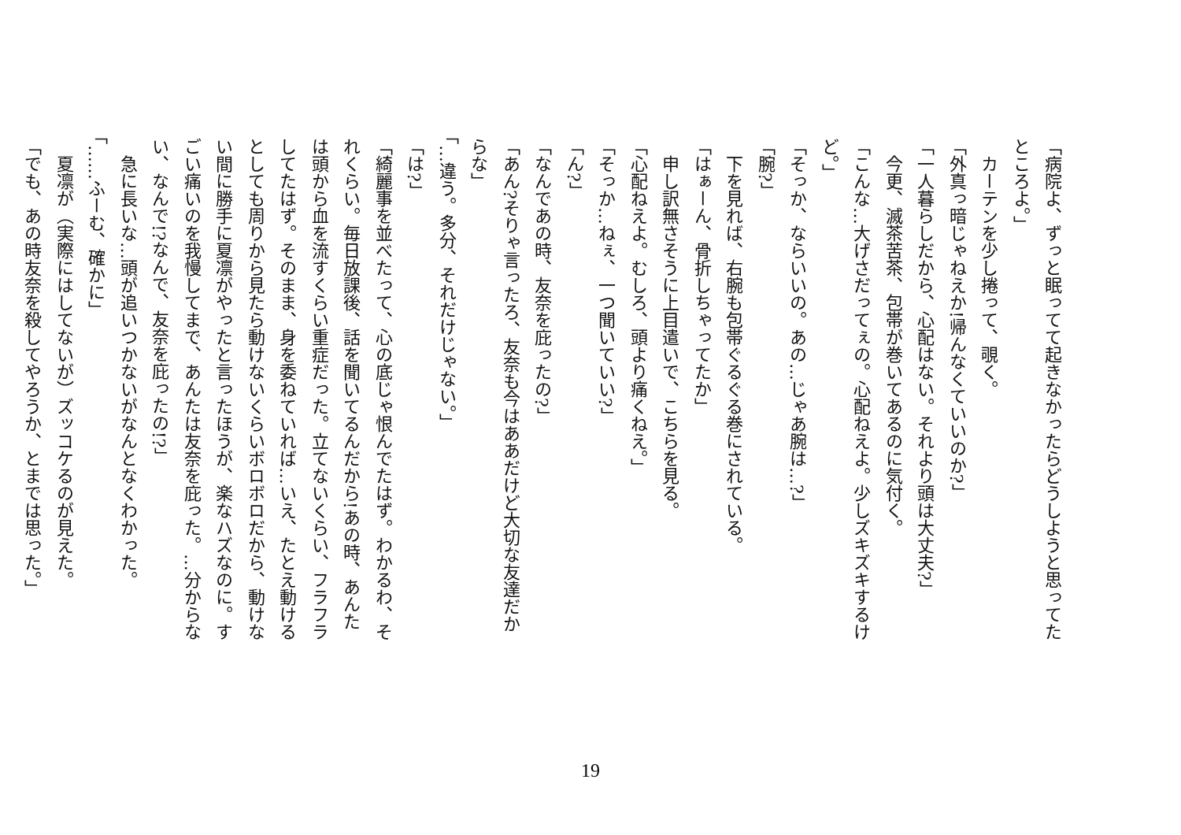「病院よ、ずっと眠ってて起きなかったらどうしようと思ってたところよ。」
　カーテンを少し捲って、覗く。
「外真っ暗じゃねえか!帰んなくていいのか?」
「一人暮らしだから、心配はない。それより頭は大丈夫?」
　今更、滅茶苦茶、包帯が巻いてあるのに気付く。
「こんな…大げさだってぇの。心配ねえよ。少しズキズキするけど。」
「そっか、ならいいの。あの…じゃあ腕は…?」
「腕?」
　下を見れば、右腕も包帯ぐるぐる巻にされている。
「はぁーん、骨折しちゃってたか」
　申し訳無さそうに上目遣いで、こちらを見る。
「心配ねえよ。むしろ、頭より痛くねえ。」
「そっか…ねぇ、一つ聞いていい?」
「ん?」
「なんであの時、友奈を庇ったの?」
「あん?そりゃ言ったろ、友奈も今はああだけど大切な友達だからな」
「…違う。多分、それだけじゃない。」
「は?」
「綺麗事を並べたって、心の底じゃ恨んでたはず。わかるわ、それくらい。毎日放課後、話を聞いてるんだから!あの時、あんたは頭から血を流すくらい重症だった。立てないくらい、フラフラしてたはず。そのまま、身を委ねていれば…いえ、たとえ動けるとしても周りから見たら動けないくらいボロボロだから、動けない間に勝手に夏凛がやったと言ったほうが、楽なハズなのに。すごい痛いのを我慢してまで、あんたは友奈を庇った。…分からない、なんで!?なんで、友奈を庇ったの!?」
　急に長いな…頭が追いつかないがなんとなくわかった。
「……ふーむ、確かに」
　夏凛が（実際にはしてないが）ズッコケるのが見えた。
「でも、あの時友奈を殺してやろうか、とまでは思った。」
19